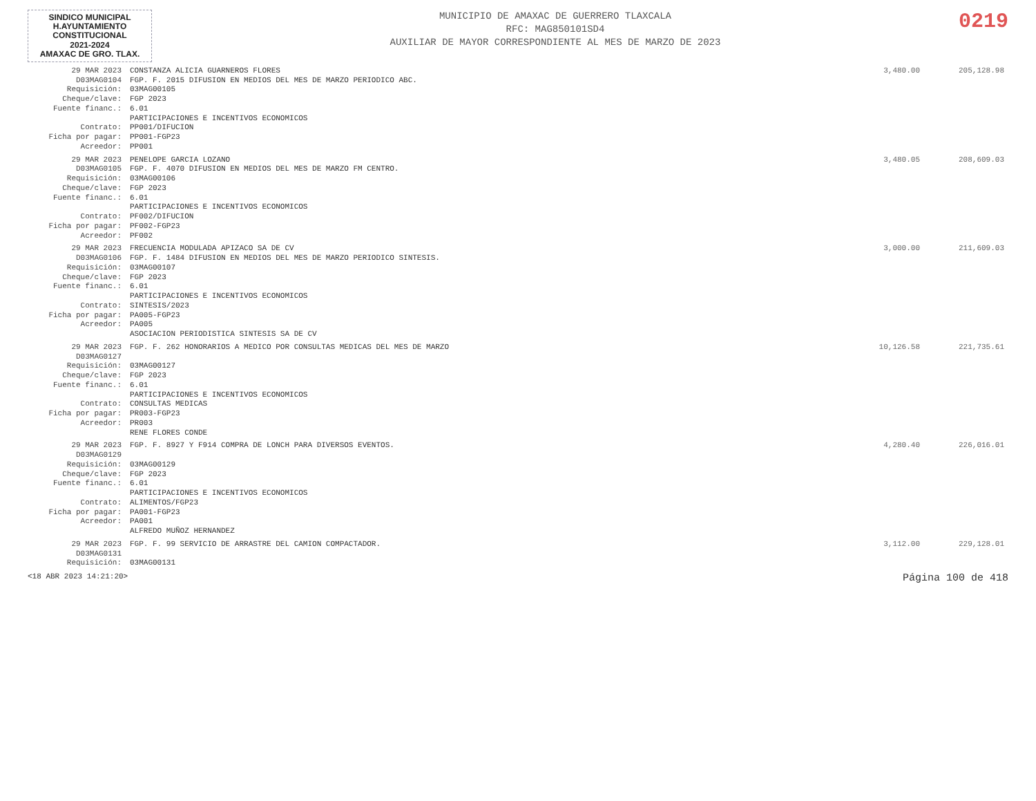SINDICO MUNICIPAL
H.AYUNTAMIENTO
CONSTITUCIONAL
2021-2024
AMAXAC DE GRO. TLAX.
MUNICIPIO DE AMAXAC DE GUERRERO TLAXCALA
RFC: MAG850101SD4
AUXILIAR DE MAYOR CORRESPONDIENTE AL MES DE MARZO DE 2023
0219
| 29 MAR 2023 D03MAG0104 | CONSTANZA ALICIA GUARNEROS FLORES FGP. F. 2015 DIFUSION EN MEDIOS DEL MES DE MARZO PERIODICO ABC. | 3,480.00 | 205,128.98 |
| Requisición: Cheque/clave: Fuente financ.: Contrato: Ficha por pagar: | 03MAG00105 FGP 2023 6.01 PARTICIPACIONES E INCENTIVOS ECONOMICOS PP001/DIFUCION PP001-FGP23 | | |
| Acreedor: | PP001 | | |
| 29 MAR 2023 D03MAG0105 | PENELOPE GARCIA LOZANO FGP. F. 4070 DIFUSION EN MEDIOS DEL MES DE MARZO FM CENTRO. | 3,480.05 | 208,609.03 |
| Requisición: Cheque/clave: Fuente financ.: Contrato: Ficha por pagar: | 03MAG00106 FGP 2023 6.01 PARTICIPACIONES E INCENTIVOS ECONOMICOS PF002/DIFUCION PF002-FGP23 | | |
| Acreedor: | PF002 | | |
| 29 MAR 2023 D03MAG0106 | FRECUENCIA MODULADA APIZACO SA DE CV FGP. F. 1484 DIFUSION EN MEDIOS DEL MES DE MARZO PERIODICO SINTESIS. | 3,000.00 | 211,609.03 |
| Requisición: Cheque/clave: Fuente financ.: Contrato: Ficha por pagar: | 03MAG00107 FGP 2023 6.01 PARTICIPACIONES E INCENTIVOS ECONOMICOS SINTESIS/2023 PA005-FGP23 | | |
| Acreedor: | PA005 ASOCIACION PERIODISTICA SINTESIS SA DE CV | | |
| 29 MAR 2023 D03MAG0127 | FGP. F. 262 HONORARIOS A MEDICO POR CONSULTAS MEDICAS DEL MES DE MARZO | 10,126.58 | 221,735.61 |
| Requisición: Cheque/clave: Fuente financ.: Contrato: Ficha por pagar: | 03MAG00127 FGP 2023 6.01 PARTICIPACIONES E INCENTIVOS ECONOMICOS CONSULTAS MEDICAS PR003-FGP23 | | |
| Acreedor: | PR003 RENE FLORES CONDE | | |
| 29 MAR 2023 D03MAG0129 | FGP. F. 8927 Y F914 COMPRA DE LONCH PARA DIVERSOS EVENTOS. | 4,280.40 | 226,016.01 |
| Requisición: Cheque/clave: Fuente financ.: Contrato: Ficha por pagar: | 03MAG00129 FGP 2023 6.01 PARTICIPACIONES E INCENTIVOS ECONOMICOS ALIMENTOS/FGP23 PA001-FGP23 | | |
| Acreedor: | PA001 ALFREDO MUÑOZ HERNANDEZ | | |
| 29 MAR 2023 D03MAG0131 | FGP. F. 99 SERVICIO DE ARRASTRE DEL CAMION COMPACTADOR. | 3,112.00 | 229,128.01 |
| Requisición: | 03MAG00131 | | |
<18 ABR 2023 14:21:20> Página 100 de 418